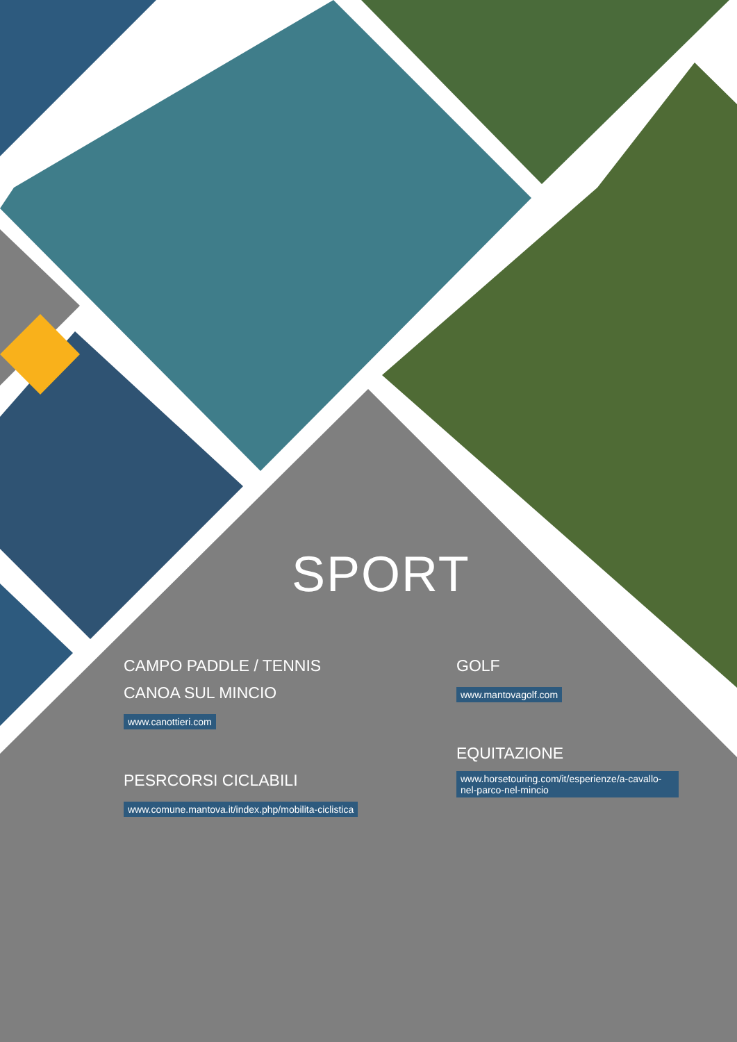SPORT
CAMPO PADDLE / TENNIS
CANOA SUL MINCIO
www.canottieri.com
PESRCORSI CICLABILI
www.comune.mantova.it/index.php/mobilita-ciclistica
GOLF
www.mantovagolf.com
EQUITAZIONE
www.horsetouring.com/it/esperienze/a-cavallo-nel-parco-nel-mincio